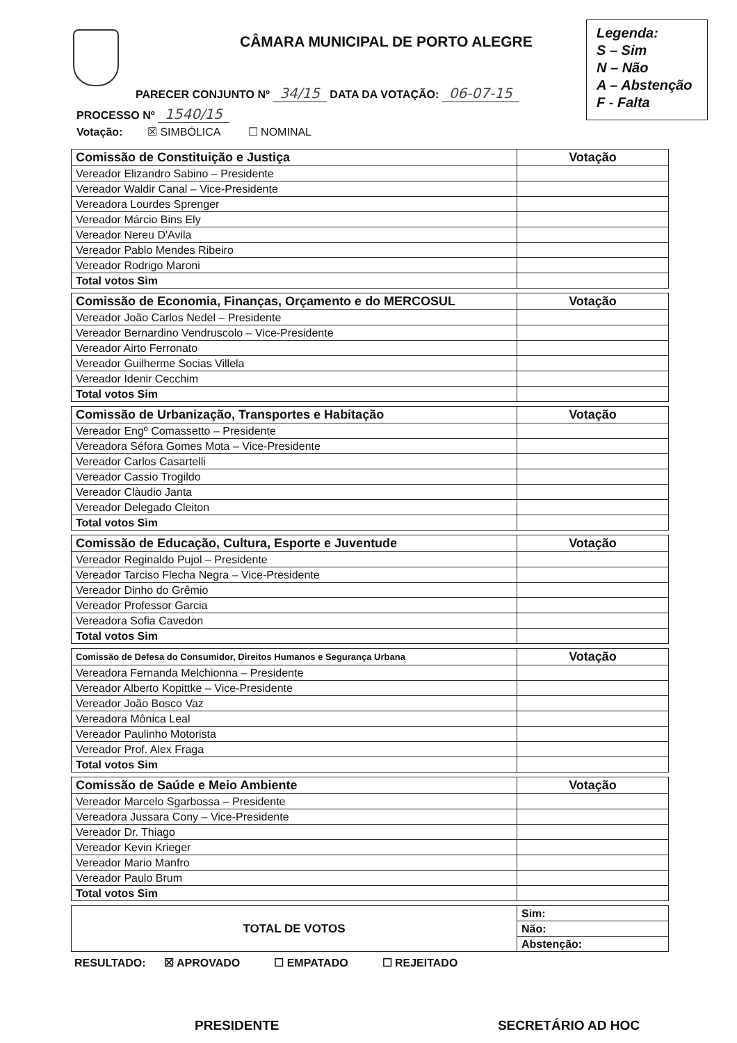CÂMARA MUNICIPAL DE PORTO ALEGRE
Legenda:
S – Sim
N – Não
A – Abstenção
F - Falta
PARECER CONJUNTO Nº 34/15 DATA DA VOTAÇÃO: 06-07-15
PROCESSO Nº 1540/15
Votação: ☒ SIMBÓLICA ☐ NOMINAL
| Comissão de Constituição e Justiça | Votação |
| --- | --- |
| Vereador Elizandro Sabino – Presidente | |
| Vereador Waldir Canal – Vice-Presidente | |
| Vereadora Lourdes Sprenger | |
| Vereador Márcio Bins Ely | |
| Vereador Nereu D'Avila | |
| Vereador Pablo Mendes Ribeiro | |
| Vereador Rodrigo Maroni | |
| Total votos Sim | |
| Comissão de Economia, Finanças, Orçamento e do MERCOSUL | Votação |
| --- | --- |
| Vereador João Carlos Nedel – Presidente | |
| Vereador Bernardino Vendruscolo – Vice-Presidente | |
| Vereador Airto Ferronato | |
| Vereador Guilherme Socias Villela | |
| Vereador Idenir Cecchim | |
| Total votos Sim | |
| Comissão de Urbanização, Transportes e Habitação | Votação |
| --- | --- |
| Vereador Engº Comassetto – Presidente | |
| Vereadora Séfora Gomes Mota – Vice-Presidente | |
| Vereador Carlos Casartelli | |
| Vereador Cassio Trogildo | |
| Vereador Clàudio Janta | |
| Vereador Delegado Cleiton | |
| Total votos Sim | |
| Comissão de Educação, Cultura, Esporte e Juventude | Votação |
| --- | --- |
| Vereador Reginaldo Pujol – Presidente | |
| Vereador Tarciso Flecha Negra – Vice-Presidente | |
| Vereador Dinho do Grêmio | |
| Vereador Professor Garcia | |
| Vereadora Sofia Cavedon | |
| Total votos Sim | |
| Comissão de Defesa do Consumidor, Direitos Humanos e Segurança Urbana | Votação |
| --- | --- |
| Vereadora Fernanda Melchionna – Presidente | |
| Vereador Alberto Kopittke – Vice-Presidente | |
| Vereador João Bosco Vaz | |
| Vereadora Mônica Leal | |
| Vereador Paulinho Motorista | |
| Vereador Prof. Alex Fraga | |
| Total votos Sim | |
| Comissão de Saúde e Meio Ambiente | Votação |
| --- | --- |
| Vereador Marcelo Sgarbossa – Presidente | |
| Vereadora Jussara Cony – Vice-Presidente | |
| Vereador Dr. Thiago | |
| Vereador Kevin Krieger | |
| Vereador Mario Manfro | |
| Vereador Paulo Brum | |
| Total votos Sim | |
| TOTAL DE VOTOS | Sim: |
| | Não: |
| | Abstenção: |
RESULTADO: ☒ APROVADO ☐ EMPATADO ☐ REJEITADO
PRESIDENTE SECRETÁRIO AD HOC